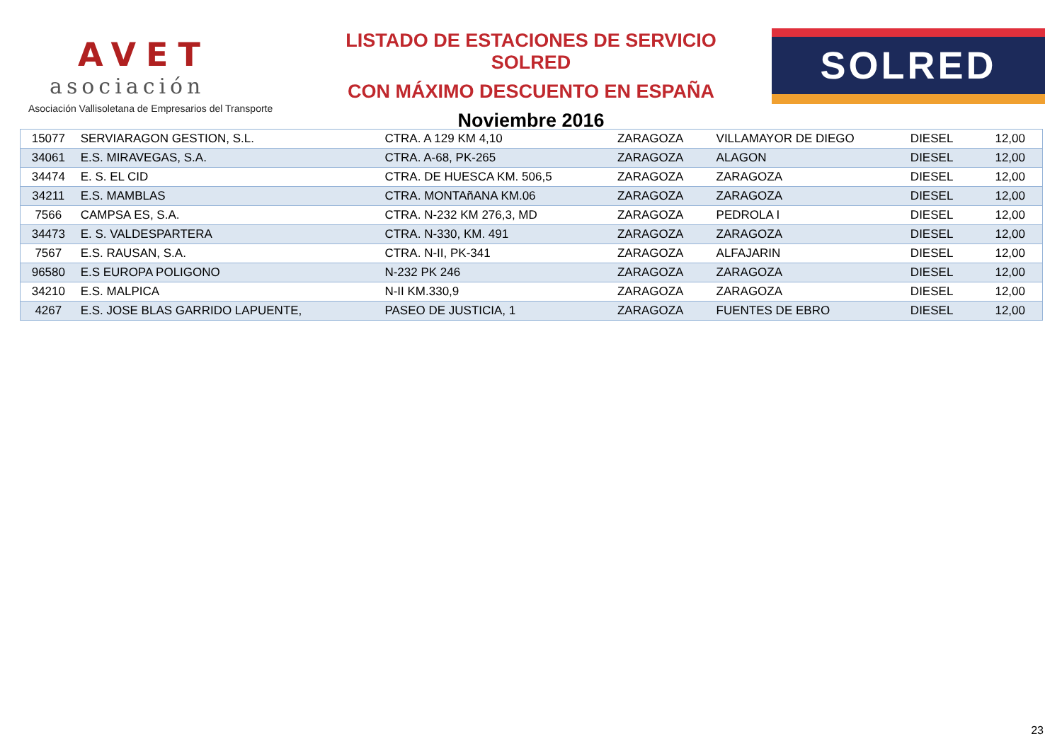AVET
asociación
Asociación Vallisoletana de Empresarios del Transporte
LISTADO DE ESTACIONES DE SERVICIO SOLRED
CON MÁXIMO DESCUENTO EN ESPAÑA
Noviembre 2016
SOLRED
| 15077 | SERVIARAGON GESTION, S.L. | CTRA. A 129 KM 4,10 | ZARAGOZA | VILLAMAYOR DE DIEGO | DIESEL | 12,00 |
| 34061 | E.S. MIRAVEGAS, S.A. | CTRA. A-68, PK-265 | ZARAGOZA | ALAGON | DIESEL | 12,00 |
| 34474 | E. S. EL CID | CTRA. DE HUESCA KM. 506,5 | ZARAGOZA | ZARAGOZA | DIESEL | 12,00 |
| 34211 | E.S. MAMBLAS | CTRA. MONTAñANA KM.06 | ZARAGOZA | ZARAGOZA | DIESEL | 12,00 |
| 7566 | CAMPSA ES, S.A. | CTRA. N-232 KM 276,3, MD | ZARAGOZA | PEDROLA I | DIESEL | 12,00 |
| 34473 | E. S. VALDESPARTERA | CTRA. N-330, KM. 491 | ZARAGOZA | ZARAGOZA | DIESEL | 12,00 |
| 7567 | E.S. RAUSAN, S.A. | CTRA. N-II, PK-341 | ZARAGOZA | ALFAJARIN | DIESEL | 12,00 |
| 96580 | E.S EUROPA POLIGONO | N-232 PK 246 | ZARAGOZA | ZARAGOZA | DIESEL | 12,00 |
| 34210 | E.S. MALPICA | N-II KM.330,9 | ZARAGOZA | ZARAGOZA | DIESEL | 12,00 |
| 4267 | E.S. JOSE BLAS GARRIDO LAPUENTE, | PASEO DE JUSTICIA, 1 | ZARAGOZA | FUENTES DE EBRO | DIESEL | 12,00 |
23